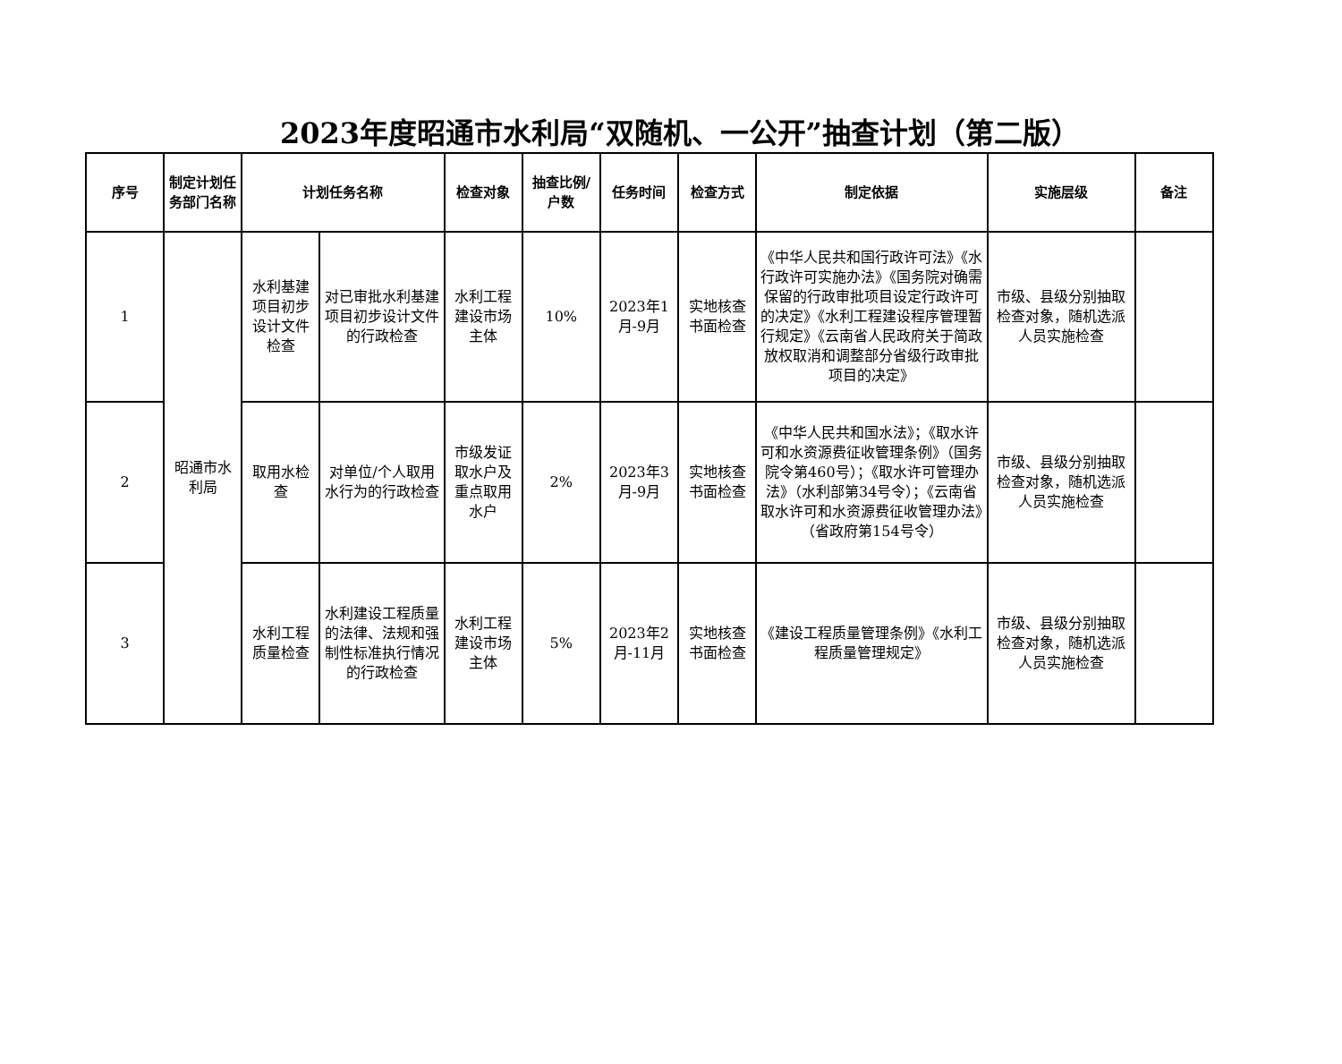2023年度昭通市水利局“双随机、一公开”抽查计划（第二版）
| 序号 | 制定计划任务部门名称 | 计划任务名称 | | 检查对象 | 抽查比例/户数 | 任务时间 | 检查方式 | 制定依据 | 实施层级 | 备注 |
| --- | --- | --- | --- | --- | --- | --- | --- | --- | --- | --- |
| 1 | 昭通市水利局 | 水利基建项目初步设计文件检查 | 对已审批水利基建项目初步设计文件的行政检查 | 水利工程建设市场主体 | 10% | 2023年1月-9月 | 实地核查书面检查 | 《中华人民共和国行政许可法》《水行政许可实施办法》《国务院对确需保留的行政审批项目设定行政许可的决定》《水利工程建设程序管理暂行规定》《云南省人民政府关于简政放权取消和调整部分省级行政审批项目的决定》 | 市级、县级分别抽取检查对象，随机选派人员实施检查 | |
| 2 | | 取用水检查 | 对单位/个人取用水行为的行政检查 | 市级发证取水户及重点取用水户 | 2% | 2023年3月-9月 | 实地核查书面检查 | 《中华人民共和国水法》；《取水许可和水资源费征收管理条例》（国务院令第460号）；《取水许可管理办法》（水利部第34号令）；《云南省取水许可和水资源费征收管理办法》（省政府第154号令） | 市级、县级分别抽取检查对象，随机选派人员实施检查 | |
| 3 | | 水利工程质量检查 | 水利建设工程质量的法律、法规和强制性标准执行情况的行政检查 | 水利工程建设市场主体 | 5% | 2023年2月-11月 | 实地核查书面检查 | 《建设工程质量管理条例》《水利工程质量管理规定》 | 市级、县级分别抽取检查对象，随机选派人员实施检查 | |